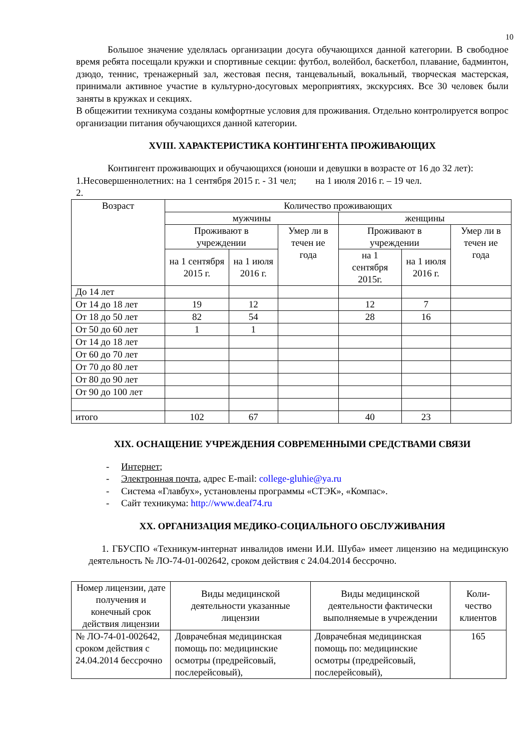10
Большое значение уделялась организации досуга обучающихся данной категории. В свободное время ребята посещали кружки и спортивные секции: футбол, волейбол, баскетбол, плавание, бадминтон, дзюдо, теннис, тренажерный зал, жестовая песня, танцевальный, вокальный, творческая мастерская, принимали активное участие в культурно-досуговых мероприятиях, экскурсиях. Все 30 человек были заняты в кружках и секциях.
В общежитии техникума созданы комфортные условия для проживания. Отдельно контролируется вопрос организации питания обучающихся данной категории.
XVIII. ХАРАКТЕРИСТИКА КОНТИНГЕНТА ПРОЖИВАЮЩИХ
Контингент проживающих и обучающихся (юноши и девушки в возрасте от 16 до 32 лет):
1.Несовершеннолетних: на 1 сентября 2015 г. - 31 чел; на 1 июля 2016 г. – 19 чел.
2.
| Возраст | Количество проживающих | | | | | |
| --- | --- | --- | --- | --- | --- | --- |
| | мужчины | | | женщины | | |
| | Проживают в учреждении | | Умер ли в течен ие года | Проживают в учреждении | | Умер ли в течен ие года |
| | на 1 сентября 2015 г. | на 1 июля 2016 г. | | на 1 сентября 2015г. | на 1 июля 2016 г. | |
| До 14 лет | | | | | | |
| От 14 до 18 лет | 19 | 12 | | 12 | 7 | |
| От 18 до 50 лет | 82 | 54 | | 28 | 16 | |
| От 50 до 60 лет | 1 | 1 | | | | |
| От 14 до 18 лет | | | | | | |
| От 60 до 70 лет | | | | | | |
| От 70 до 80 лет | | | | | | |
| От 80 до 90 лет | | | | | | |
| От 90 до 100 лет | | | | | | |
| итого | 102 | 67 | | 40 | 23 | |
XIX. ОСНАЩЕНИЕ УЧРЕЖДЕНИЯ СОВРЕМЕННЫМИ СРЕДСТВАМИ СВЯЗИ
- Интернет;
- Электронная почта, адрес E-mail: college-gluhie@ya.ru
- Система «Главбух», установлены программы «СТЭК», «Компас».
- Сайт техникума: http://www.deaf74.ru
XX. ОРГАНИЗАЦИЯ МЕДИКО-СОЦИАЛЬНОГО ОБСЛУЖИВАНИЯ
1. ГБУСПО «Техникум-интернат инвалидов имени И.И. Шуба» имеет лицензию на медицинскую деятельность № ЛО-74-01-002642, сроком действия с 24.04.2014 бессрочно.
| Номер лицензии, дате получения и конечный срок действия лицензии | Виды медицинской деятельности указанные лицензии | Виды медицинской деятельности фактически выполняемые в учреждении | Коли-чество клиентов |
| --- | --- | --- | --- |
| № ЛО-74-01-002642, сроком действия с 24.04.2014 бессрочно | Доврачебная медицинская помощь по: медицинские осмотры (предрейсовый, послерейсовый), | Доврачебная медицинская помощь по: медицинские осмотры (предрейсовый, послерейсовый), | 165 |